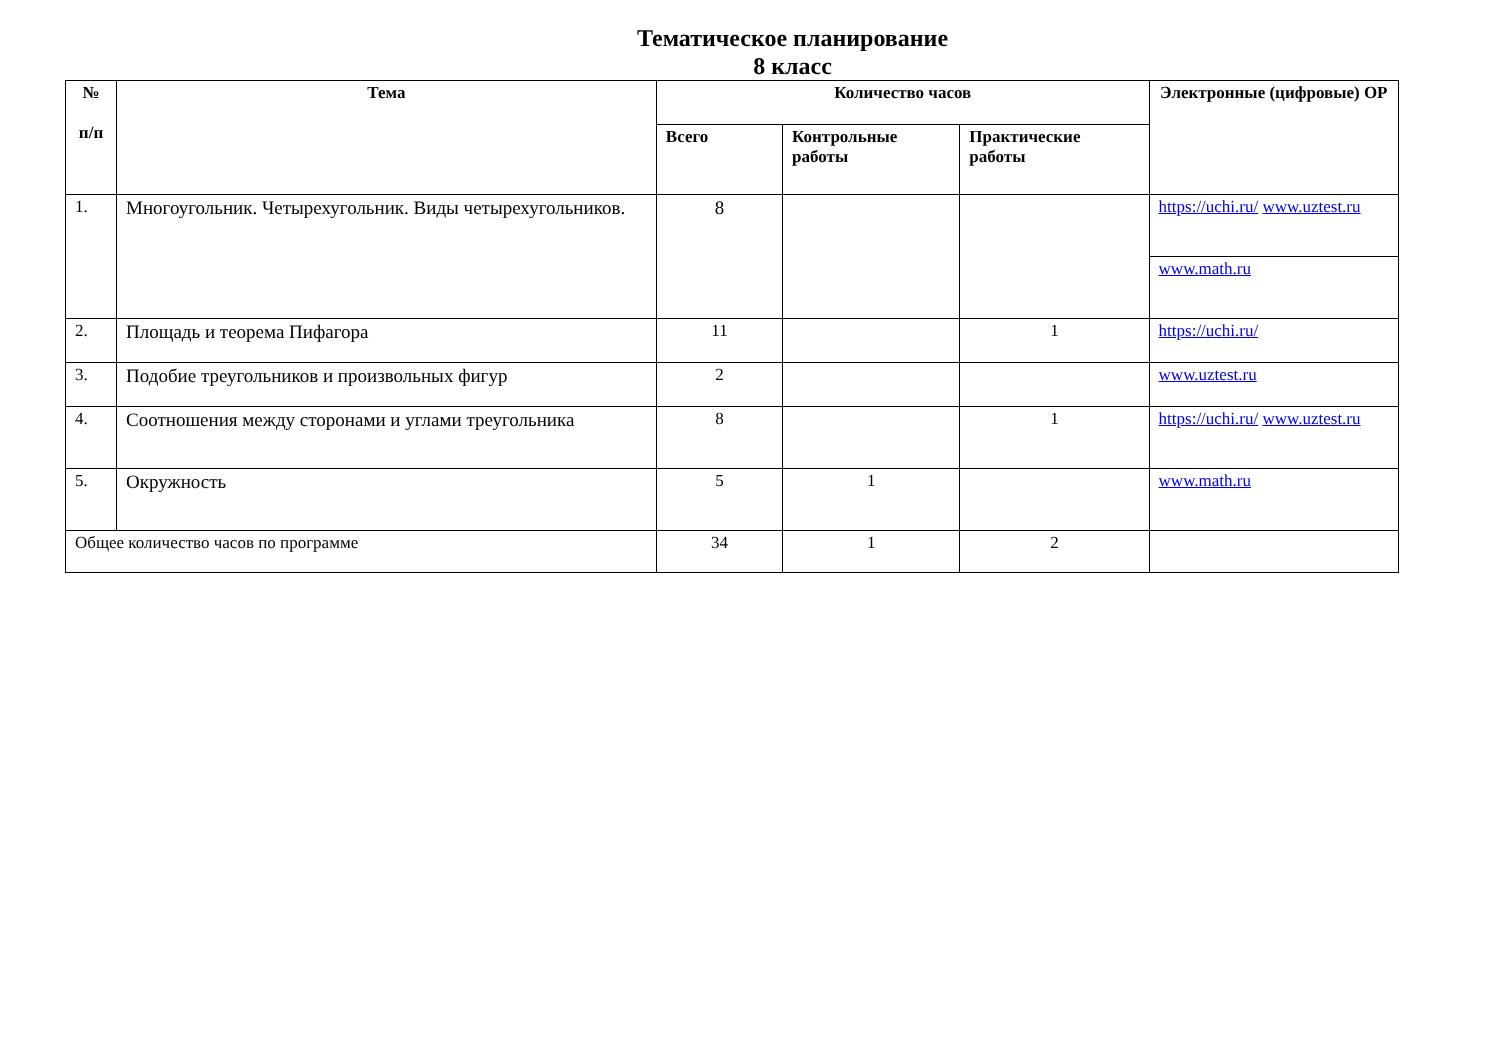Тематическое планирование
8 класс
| № п/п | Тема | Количество часов | | | Электронные (цифровые) ОР |
| --- | --- | --- | --- | --- | --- |
| | | Всего | Контрольные работы | Практические работы | |
| 1. | Многоугольник. Четырехугольник. Виды четырехугольников. | 8 | | | https://uchi.ru/ www.uztest.ru |
| | | | | | www.math.ru |
| 2. | Площадь и теорема Пифагора | 11 | | 1 | https://uchi.ru/ |
| 3. | Подобие треугольников и произвольных фигур | 2 | | | www.uztest.ru |
| 4. | Соотношения между сторонами и углами треугольника | 8 | | 1 | https://uchi.ru/ www.uztest.ru |
| 5. | Окружность | 5 | 1 | | www.math.ru |
| Общее количество часов по программе | | 34 | 1 | 2 | |